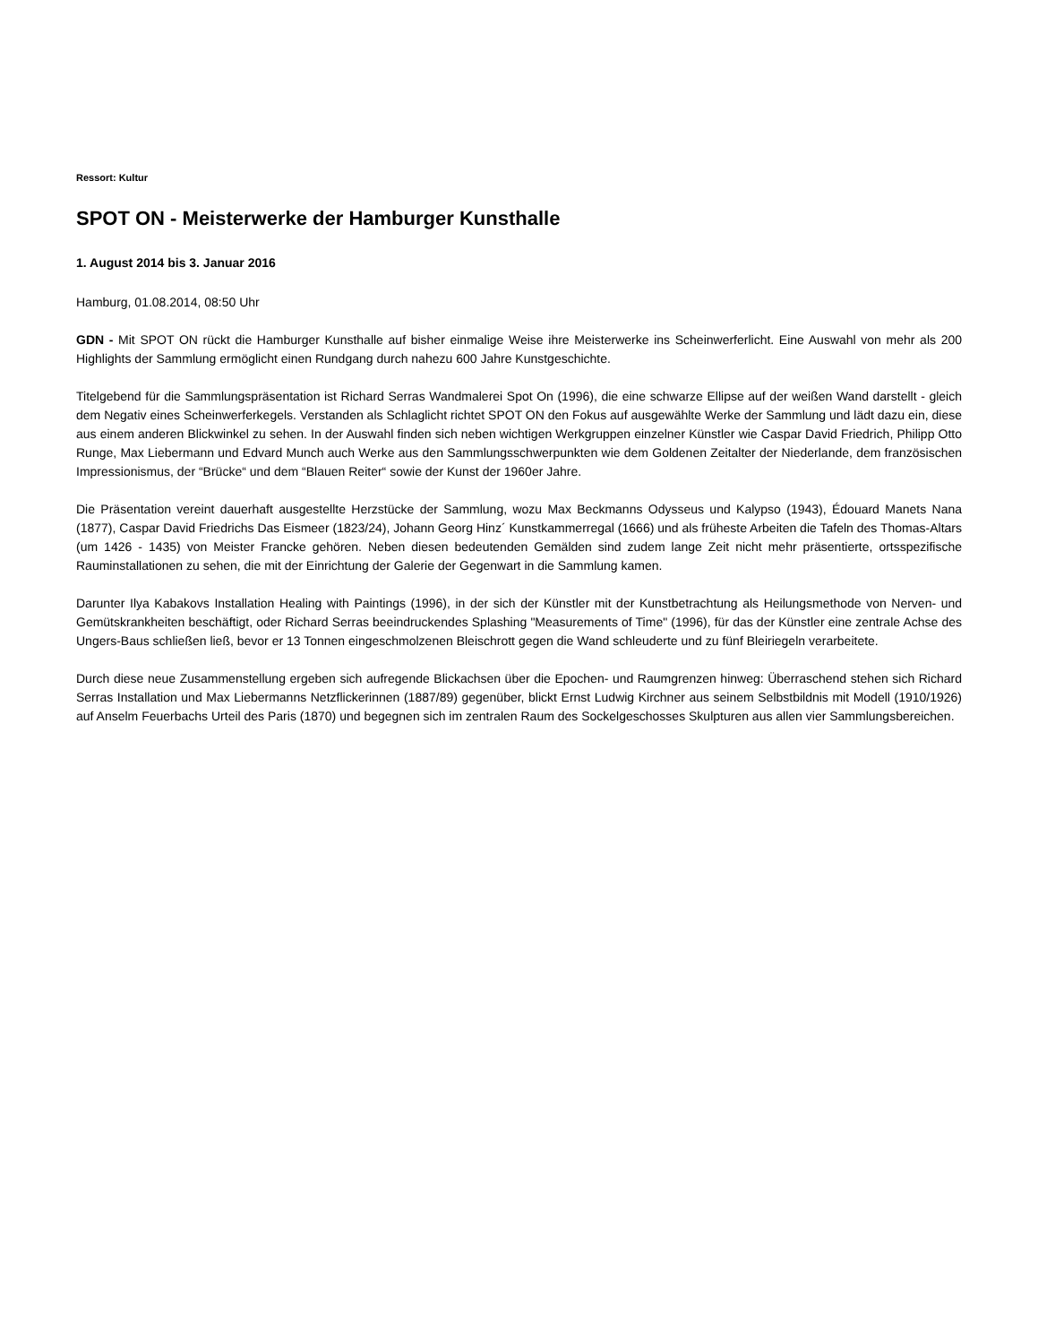Ressort: Kultur
SPOT ON - Meisterwerke der Hamburger Kunsthalle
1. August 2014 bis 3. Januar 2016
Hamburg, 01.08.2014, 08:50 Uhr
GDN - Mit SPOT ON rückt die Hamburger Kunsthalle auf bisher einmalige Weise ihre Meisterwerke ins Scheinwerferlicht. Eine Auswahl von mehr als 200 Highlights der Sammlung ermöglicht einen Rundgang durch nahezu 600 Jahre Kunstgeschichte.
Titelgebend für die Sammlungspräsentation ist Richard Serras Wandmalerei Spot On (1996), die eine schwarze Ellipse auf der weißen Wand darstellt - gleich dem Negativ eines Scheinwerferkegels. Verstanden als Schlaglicht richtet SPOT ON den Fokus auf ausgewählte Werke der Sammlung und lädt dazu ein, diese aus einem anderen Blickwinkel zu sehen. In der Auswahl finden sich neben wichtigen Werkgruppen einzelner Künstler wie Caspar David Friedrich, Philipp Otto Runge, Max Liebermann und Edvard Munch auch Werke aus den Sammlungsschwerpunkten wie dem Goldenen Zeitalter der Niederlande, dem französischen Impressionismus, der “Brücke“ und dem “Blauen Reiter“ sowie der Kunst der 1960er Jahre.
Die Präsentation vereint dauerhaft ausgestellte Herzstücke der Sammlung, wozu Max Beckmanns Odysseus und Kalypso (1943), Édouard Manets Nana (1877), Caspar David Friedrichs Das Eismeer (1823/24), Johann Georg Hinz´ Kunstkammerregal (1666) und als früheste Arbeiten die Tafeln des Thomas-Altars (um 1426 - 1435) von Meister Francke gehören. Neben diesen bedeutenden Gemälden sind zudem lange Zeit nicht mehr präsentierte, ortsspezifische Rauminstallationen zu sehen, die mit der Einrichtung der Galerie der Gegenwart in die Sammlung kamen.
Darunter Ilya Kabakovs Installation Healing with Paintings (1996), in der sich der Künstler mit der Kunstbetrachtung als Heilungsmethode von Nerven- und Gemütskrankheiten beschäftigt, oder Richard Serras beeindruckendes Splashing "Measurements of Time" (1996), für das der Künstler eine zentrale Achse des Ungers-Baus schließen ließ, bevor er 13 Tonnen eingeschmolzenen Bleischrott gegen die Wand schleuderte und zu fünf Bleiriegeln verarbeitete.
Durch diese neue Zusammenstellung ergeben sich aufregende Blickachsen über die Epochen- und Raumgrenzen hinweg: Überraschend stehen sich Richard Serras Installation und Max Liebermanns Netzflickerinnen (1887/89) gegenüber, blickt Ernst Ludwig Kirchner aus seinem Selbstbildnis mit Modell (1910/1926) auf Anselm Feuerbachs Urteil des Paris (1870) und begegnen sich im zentralen Raum des Sockelgeschosses Skulpturen aus allen vier Sammlungsbereichen.